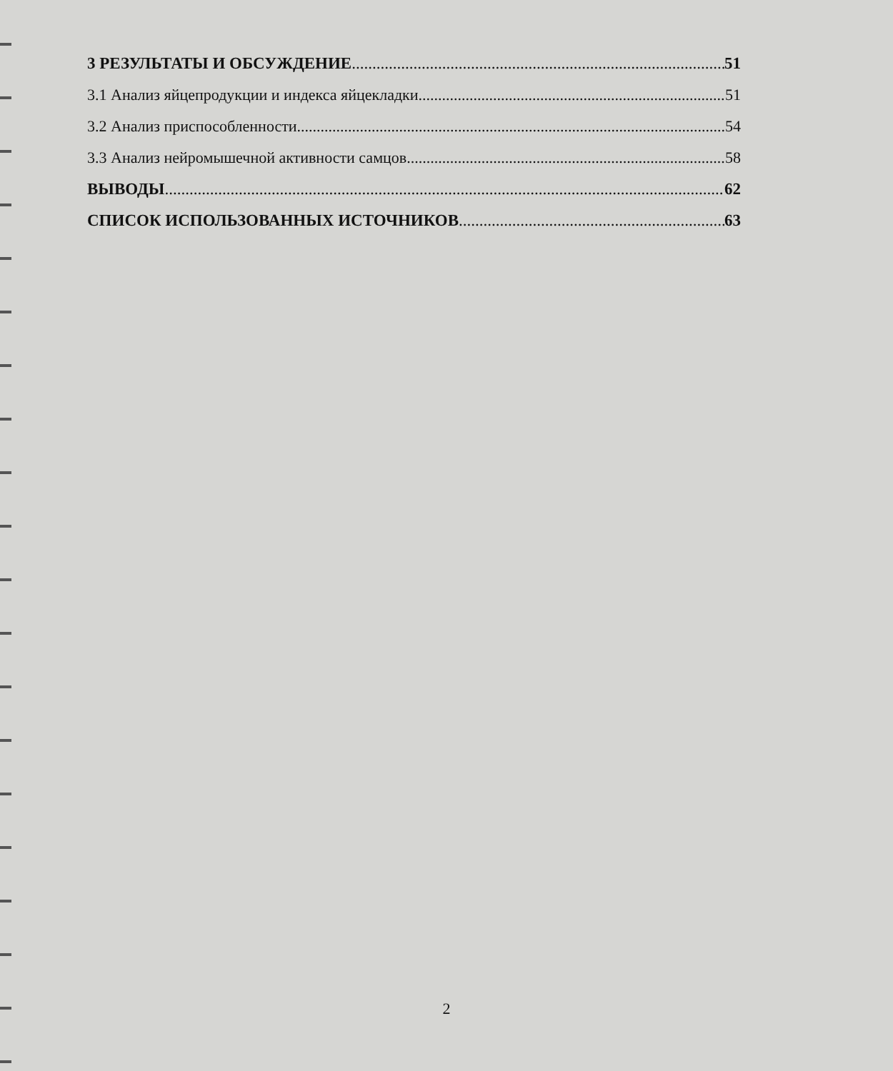3 РЕЗУЛЬТАТЫ И ОБСУЖДЕНИЕ 51
3.1 Анализ яйцепродукции и индекса яйцекладки 51
3.2 Анализ приспособленности 54
3.3 Анализ нейромышечной активности самцов 58
ВЫВОДЫ 62
СПИСОК ИСПОЛЬЗОВАННЫХ ИСТОЧНИКОВ 63
2